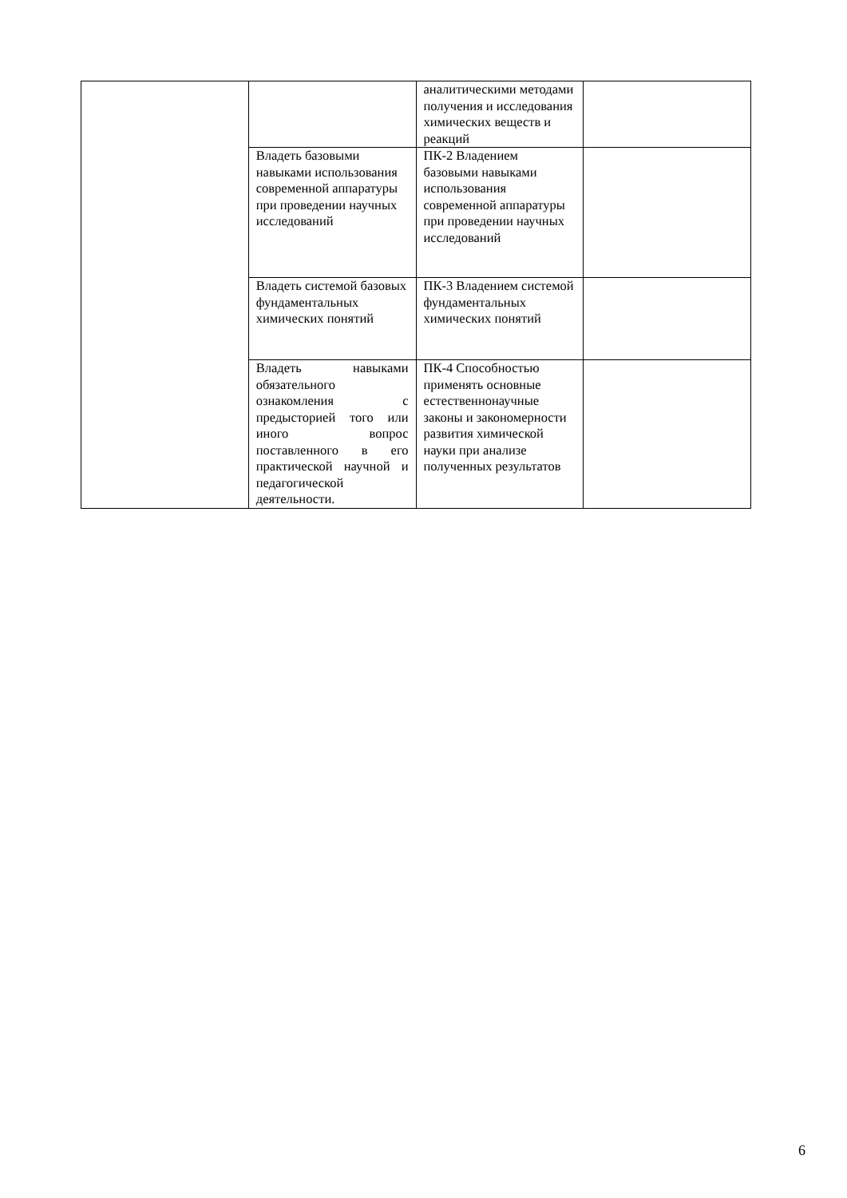| | | аналитическими методами получения и исследования химических веществ и реакций | |
| | Владеть базовыми навыками использования современной аппаратуры при проведении научных исследований | ПК-2 Владением базовыми навыками использования современной аппаратуры при проведении научных исследований | |
| | Владеть системой базовых фундаментальных химических понятий | ПК-3 Владением системой фундаментальных химических понятий | |
| | Владеть навыками обязательного ознакомления с предысторией того или иного вопрос поставленного в его практической научной и педагогической деятельности. | ПК-4 Способностью применять основные естественнонаучные законы и закономерности развития химической науки при анализе полученных результатов | |
6